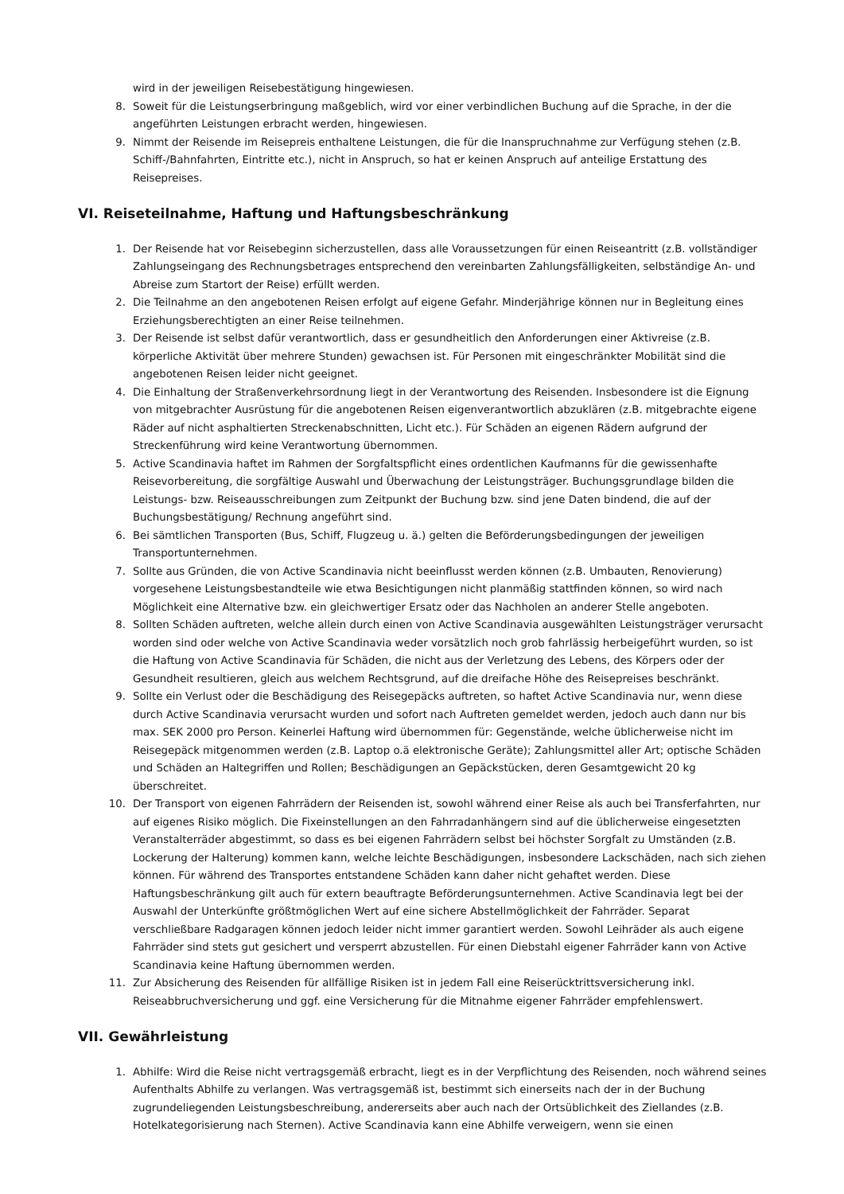wird in der jeweiligen Reisebestätigung hingewiesen.
8. Soweit für die Leistungserbringung maßgeblich, wird vor einer verbindlichen Buchung auf die Sprache, in der die angeführten Leistungen erbracht werden, hingewiesen.
9. Nimmt der Reisende im Reisepreis enthaltene Leistungen, die für die Inanspruchnahme zur Verfügung stehen (z.B. Schiff-/Bahnfahrten, Eintritte etc.), nicht in Anspruch, so hat er keinen Anspruch auf anteilige Erstattung des Reisepreises.
VI. Reiseteilnahme, Haftung und Haftungsbeschränkung
1. Der Reisende hat vor Reisebeginn sicherzustellen, dass alle Voraussetzungen für einen Reiseantritt (z.B. vollständiger Zahlungseingang des Rechnungsbetrages entsprechend den vereinbarten Zahlungsfälligkeiten, selbständige An- und Abreise zum Startort der Reise) erfüllt werden.
2. Die Teilnahme an den angebotenen Reisen erfolgt auf eigene Gefahr. Minderjährige können nur in Begleitung eines Erziehungsberechtigten an einer Reise teilnehmen.
3. Der Reisende ist selbst dafür verantwortlich, dass er gesundheitlich den Anforderungen einer Aktivreise (z.B. körperliche Aktivität über mehrere Stunden) gewachsen ist. Für Personen mit eingeschränkter Mobilität sind die angebotenen Reisen leider nicht geeignet.
4. Die Einhaltung der Straßenverkehrsordnung liegt in der Verantwortung des Reisenden. Insbesondere ist die Eignung von mitgebrachter Ausrüstung für die angebotenen Reisen eigenverantwortlich abzuklären (z.B. mitgebrachte eigene Räder auf nicht asphaltierten Streckenabschnitten, Licht etc.). Für Schäden an eigenen Rädern aufgrund der Streckenführung wird keine Verantwortung übernommen.
5. Active Scandinavia haftet im Rahmen der Sorgfaltspflicht eines ordentlichen Kaufmanns für die gewissenhafte Reisevorbereitung, die sorgfältige Auswahl und Überwachung der Leistungsträger. Buchungsgrundlage bilden die Leistungs- bzw. Reiseausschreibungen zum Zeitpunkt der Buchung bzw. sind jene Daten bindend, die auf der Buchungsbestätigung/ Rechnung angeführt sind.
6. Bei sämtlichen Transporten (Bus, Schiff, Flugzeug u. ä.) gelten die Beförderungsbedingungen der jeweiligen Transportunternehmen.
7. Sollte aus Gründen, die von Active Scandinavia nicht beeinflusst werden können (z.B. Umbauten, Renovierung) vorgesehene Leistungsbestandteile wie etwa Besichtigungen nicht planmäßig stattfinden können, so wird nach Möglichkeit eine Alternative bzw. ein gleichwertiger Ersatz oder das Nachholen an anderer Stelle angeboten.
8. Sollten Schäden auftreten, welche allein durch einen von Active Scandinavia ausgewählten Leistungsträger verursacht worden sind oder welche von Active Scandinavia weder vorsätzlich noch grob fahrlässig herbeigeführt wurden, so ist die Haftung von Active Scandinavia für Schäden, die nicht aus der Verletzung des Lebens, des Körpers oder der Gesundheit resultieren, gleich aus welchem Rechtsgrund, auf die dreifache Höhe des Reisepreises beschränkt.
9. Sollte ein Verlust oder die Beschädigung des Reisegepäcks auftreten, so haftet Active Scandinavia nur, wenn diese durch Active Scandinavia verursacht wurden und sofort nach Auftreten gemeldet werden, jedoch auch dann nur bis max. SEK 2000 pro Person. Keinerlei Haftung wird übernommen für: Gegenstände, welche üblicherweise nicht im Reisegepäck mitgenommen werden (z.B. Laptop o.ä elektronische Geräte); Zahlungsmittel aller Art; optische Schäden und Schäden an Haltegriffen und Rollen; Beschädigungen an Gepäckstücken, deren Gesamtgewicht 20 kg überschreitet.
10. Der Transport von eigenen Fahrrädern der Reisenden ist, sowohl während einer Reise als auch bei Transferfahrten, nur auf eigenes Risiko möglich. Die Fixeinstellungen an den Fahrradanhängern sind auf die üblicherweise eingesetzten Veranstalterräder abgestimmt, so dass es bei eigenen Fahrrädern selbst bei höchster Sorgfalt zu Umständen (z.B. Lockerung der Halterung) kommen kann, welche leichte Beschädigungen, insbesondere Lackschäden, nach sich ziehen können. Für während des Transportes entstandene Schäden kann daher nicht gehaftet werden. Diese Haftungsbeschränkung gilt auch für extern beauftragte Beförderungsunternehmen. Active Scandinavia legt bei der Auswahl der Unterkünfte größtmöglichen Wert auf eine sichere Abstellmöglichkeit der Fahrräder. Separat verschließbare Radgaragen können jedoch leider nicht immer garantiert werden. Sowohl Leihräder als auch eigene Fahrräder sind stets gut gesichert und versperrt abzustellen. Für einen Diebstahl eigener Fahrräder kann von Active Scandinavia keine Haftung übernommen werden.
11. Zur Absicherung des Reisenden für allfällige Risiken ist in jedem Fall eine Reiserücktrittsversicherung inkl. Reiseabbruchversicherung und ggf. eine Versicherung für die Mitnahme eigener Fahrräder empfehlenswert.
VII. Gewährleistung
1. Abhilfe: Wird die Reise nicht vertragsgemäß erbracht, liegt es in der Verpflichtung des Reisenden, noch während seines Aufenthalts Abhilfe zu verlangen. Was vertragsgemäß ist, bestimmt sich einerseits nach der in der Buchung zugrundeliegenden Leistungsbeschreibung, andererseits aber auch nach der Ortsüblichkeit des Ziellandes (z.B. Hotelkategorisierung nach Sternen). Active Scandinavia kann eine Abhilfe verweigern, wenn sie einen